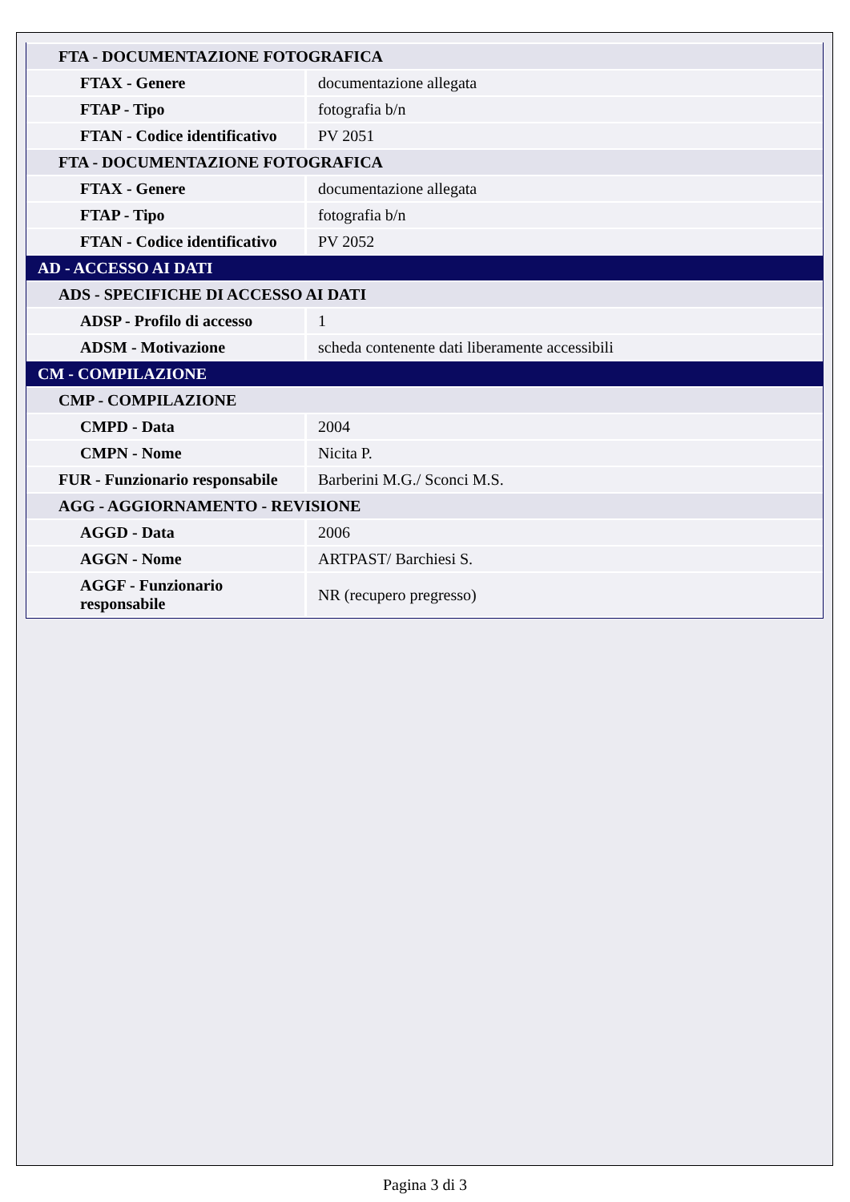| FTA - DOCUMENTAZIONE FOTOGRAFICA | |
| FTAX - Genere | documentazione allegata |
| FTAP - Tipo | fotografia b/n |
| FTAN - Codice identificativo | PV 2051 |
| FTA - DOCUMENTAZIONE FOTOGRAFICA | |
| FTAX - Genere | documentazione allegata |
| FTAP - Tipo | fotografia b/n |
| FTAN - Codice identificativo | PV 2052 |
| AD - ACCESSO AI DATI | |
| ADS - SPECIFICHE DI ACCESSO AI DATI | |
| ADSP - Profilo di accesso | 1 |
| ADSM - Motivazione | scheda contenente dati liberamente accessibili |
| CM - COMPILAZIONE | |
| CMP - COMPILAZIONE | |
| CMPD - Data | 2004 |
| CMPN - Nome | Nicita P. |
| FUR - Funzionario responsabile | Barberini M.G./ Sconci M.S. |
| AGG - AGGIORNAMENTO - REVISIONE | |
| AGGD - Data | 2006 |
| AGGN - Nome | ARTPAST/ Barchiesi S. |
| AGGF - Funzionario responsabile | NR (recupero pregresso) |
Pagina 3 di 3